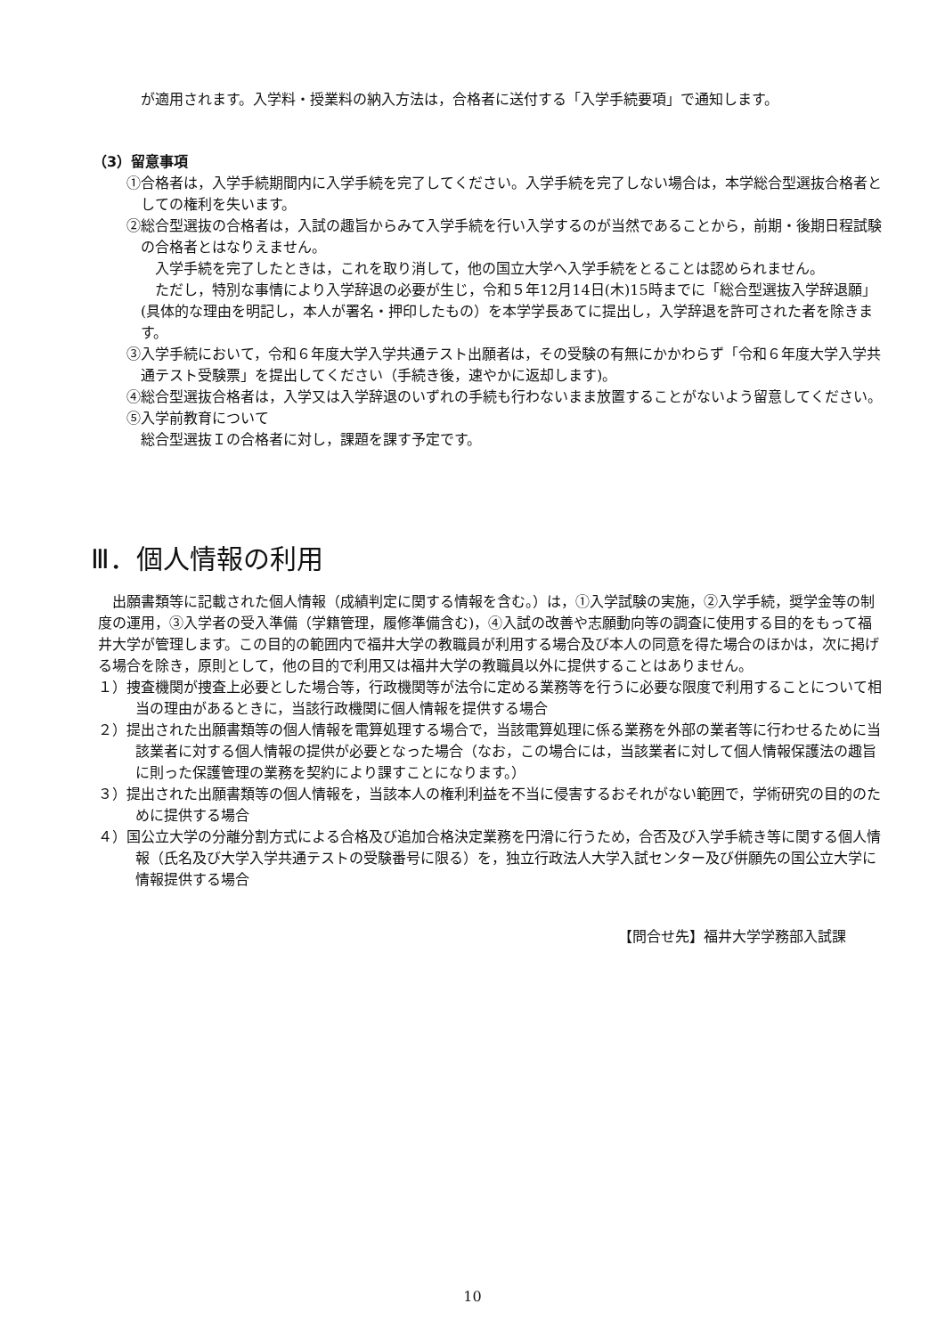が適用されます。入学料・授業料の納入方法は，合格者に送付する「入学手続要項」で通知します。
（3）留意事項
①合格者は，入学手続期間内に入学手続を完了してください。入学手続を完了しない場合は，本学総合型選抜合格者としての権利を失います。
②総合型選抜の合格者は，入試の趣旨からみて入学手続を行い入学するのが当然であることから，前期・後期日程試験の合格者とはなりえません。
　入学手続を完了したときは，これを取り消して，他の国立大学へ入学手続をとることは認められません。
　ただし，特別な事情により入学辞退の必要が生じ，令和５年12月14日(木)15時までに「総合型選抜入学辞退願」(具体的な理由を明記し，本人が署名・押印したもの）を本学学長あてに提出し，入学辞退を許可された者を除きます。
③入学手続において，令和６年度大学入学共通テスト出願者は，その受験の有無にかかわらず「令和６年度大学入学共通テスト受験票」を提出してください（手続き後，速やかに返却します)。
④総合型選抜合格者は，入学又は入学辞退のいずれの手続も行わないまま放置することがないよう留意してください。
⑤入学前教育について
総合型選抜Ｉの合格者に対し，課題を課す予定です。
Ⅲ．個人情報の利用
　出願書類等に記載された個人情報（成績判定に関する情報を含む。）は，①入学試験の実施，②入学手続，奨学金等の制度の運用，③入学者の受入準備（学籍管理，履修準備含む)，④入試の改善や志願動向等の調査に使用する目的をもって福井大学が管理します。この目的の範囲内で福井大学の教職員が利用する場合及び本人の同意を得た場合のほかは，次に掲げる場合を除き，原則として，他の目的で利用又は福井大学の教職員以外に提供することはありません。
１）捜査機関が捜査上必要とした場合等，行政機関等が法令に定める業務等を行うに必要な限度で利用することについて相当の理由があるときに，当該行政機関に個人情報を提供する場合
２）提出された出願書類等の個人情報を電算処理する場合で，当該電算処理に係る業務を外部の業者等に行わせるために当該業者に対する個人情報の提供が必要となった場合（なお，この場合には，当該業者に対して個人情報保護法の趣旨に則った保護管理の業務を契約により課すことになります。）
３）提出された出願書類等の個人情報を，当該本人の権利利益を不当に侵害するおそれがない範囲で，学術研究の目的のために提供する場合
４）国公立大学の分離分割方式による合格及び追加合格決定業務を円滑に行うため，合否及び入学手続き等に関する個人情報（氏名及び大学入学共通テストの受験番号に限る）を，独立行政法人大学入試センター及び併願先の国公立大学に情報提供する場合
【問合せ先】福井大学学務部入試課
10